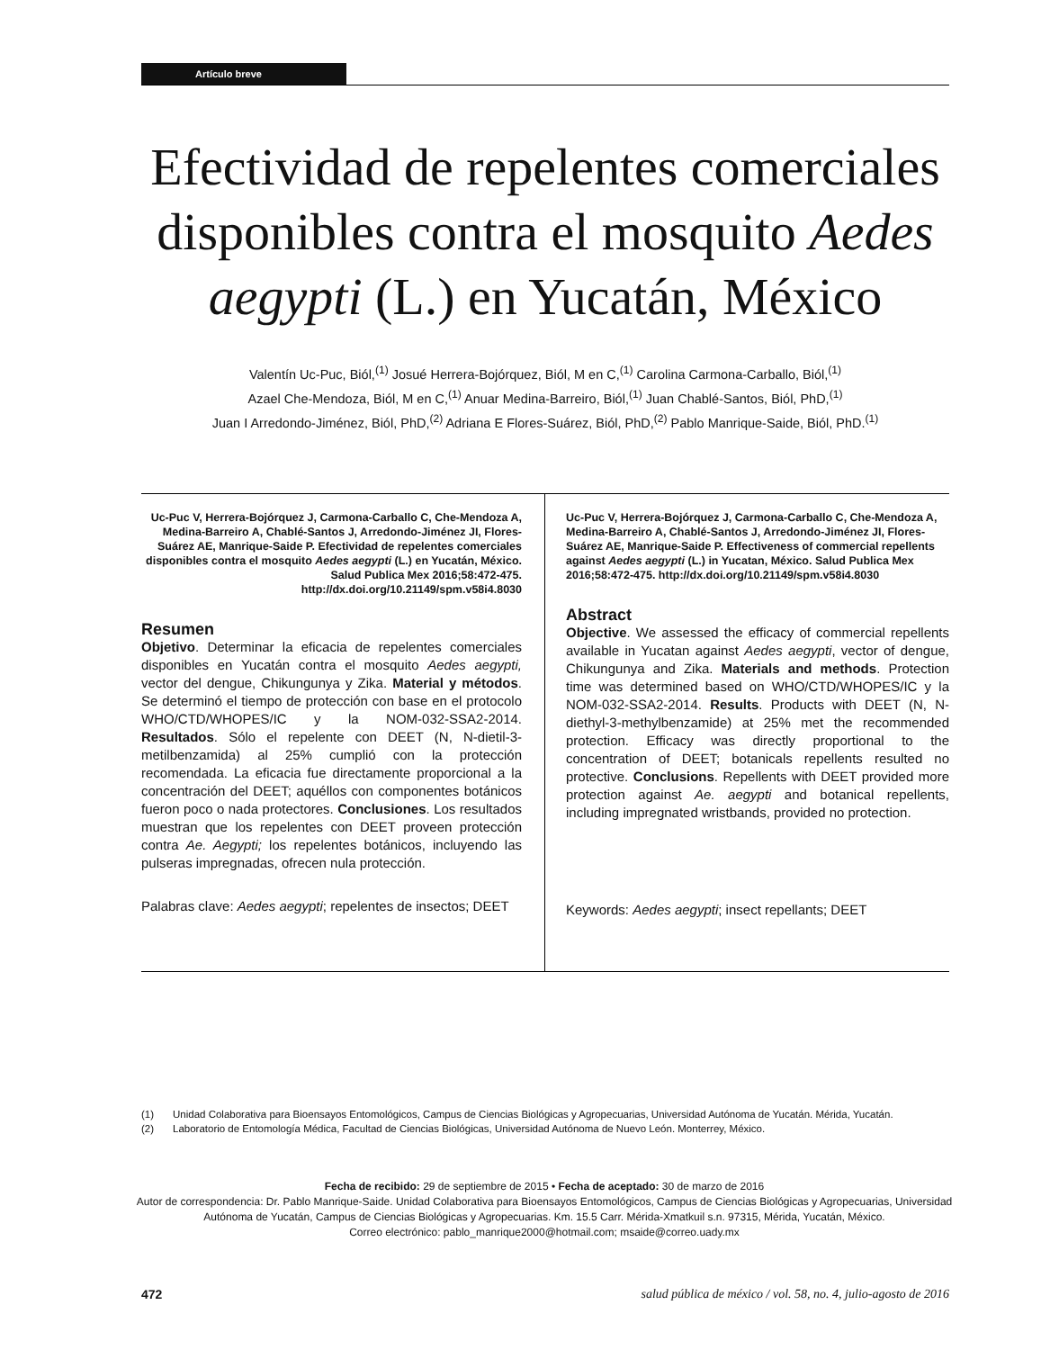Artículo breve
Efectividad de repelentes comerciales disponibles contra el mosquito Aedes aegypti (L.) en Yucatán, México
Valentín Uc-Puc, Biól,<sup>(1)</sup> Josué Herrera-Bojórquez, Biól, M en C,<sup>(1)</sup> Carolina Carmona-Carballo, Biól,<sup>(1)</sup>
Azael Che-Mendoza, Biól, M en C,<sup>(1)</sup> Anuar Medina-Barreiro, Biól,<sup>(1)</sup> Juan Chablé-Santos, Biól, PhD,<sup>(1)</sup>
Juan I Arredondo-Jiménez, Biól, PhD,<sup>(2)</sup> Adriana E Flores-Suárez, Biól, PhD,<sup>(2)</sup> Pablo Manrique-Saide, Biól, PhD.<sup>(1)</sup>
Uc-Puc V, Herrera-Bojórquez J, Carmona-Carballo C, Che-Mendoza A, Medina-Barreiro A, Chablé-Santos J, Arredondo-Jiménez JI, Flores-Suárez AE, Manrique-Saide P. Efectividad de repelentes comerciales disponibles contra el mosquito Aedes aegypti (L.) en Yucatán, México. Salud Publica Mex 2016;58:472-475. http://dx.doi.org/10.21149/spm.v58i4.8030
Resumen
Objetivo. Determinar la eficacia de repelentes comerciales disponibles en Yucatán contra el mosquito Aedes aegypti, vector del dengue, Chikungunya y Zika. Material y métodos. Se determinó el tiempo de protección con base en el protocolo WHO/CTD/WHOPES/IC y la NOM-032-SSA2-2014. Resultados. Sólo el repelente con DEET (N, N-dietil-3-metilbenzamida) al 25% cumplió con la protección recomendada. La eficacia fue directamente proporcional a la concentración del DEET; aquéllos con componentes botánicos fueron poco o nada protectores. Conclusiones. Los resultados muestran que los repelentes con DEET proveen protección contra Ae. Aegypti; los repelentes botánicos, incluyendo las pulseras impregnadas, ofrecen nula protección.
Palabras clave: Aedes aegypti; repelentes de insectos; DEET
Uc-Puc V, Herrera-Bojórquez J, Carmona-Carballo C, Che-Mendoza A, Medina-Barreiro A, Chablé-Santos J, Arredondo-Jiménez JI, Flores-Suárez AE, Manrique-Saide P. Effectiveness of commercial repellents against Aedes aegypti (L.) in Yucatan, México. Salud Publica Mex 2016;58:472-475. http://dx.doi.org/10.21149/spm.v58i4.8030
Abstract
Objective. We assessed the efficacy of commercial repellents available in Yucatan against Aedes aegypti, vector of dengue, Chikungunya and Zika. Materials and methods. Protection time was determined based on WHO/CTD/WHOPES/IC y la NOM-032-SSA2-2014. Results. Products with DEET (N, N-diethyl-3-methylbenzamide) at 25% met the recommended protection. Efficacy was directly proportional to the concentration of DEET; botanicals repellents resulted no protective. Conclusions. Repellents with DEET provided more protection against Ae. aegypti and botanical repellents, including impregnated wristbands, provided no protection.
Keywords: Aedes aegypti; insect repellants; DEET
(1) Unidad Colaborativa para Bioensayos Entomológicos, Campus de Ciencias Biológicas y Agropecuarias, Universidad Autónoma de Yucatán. Mérida, Yucatán.
(2) Laboratorio de Entomología Médica, Facultad de Ciencias Biológicas, Universidad Autónoma de Nuevo León. Monterrey, México.
Fecha de recibido: 29 de septiembre de 2015 • Fecha de aceptado: 30 de marzo de 2016
Autor de correspondencia: Dr. Pablo Manrique-Saide. Unidad Colaborativa para Bioensayos Entomológicos, Campus de Ciencias Biológicas y Agropecuarias, Universidad Autónoma de Yucatán, Campus de Ciencias Biológicas y Agropecuarias. Km. 15.5 Carr. Mérida-Xmatkuil s.n. 97315, Mérida, Yucatán, México.
Correo electrónico: pablo_manrique2000@hotmail.com; msaide@correo.uady.mx
472 salud pública de méxico / vol. 58, no. 4, julio-agosto de 2016